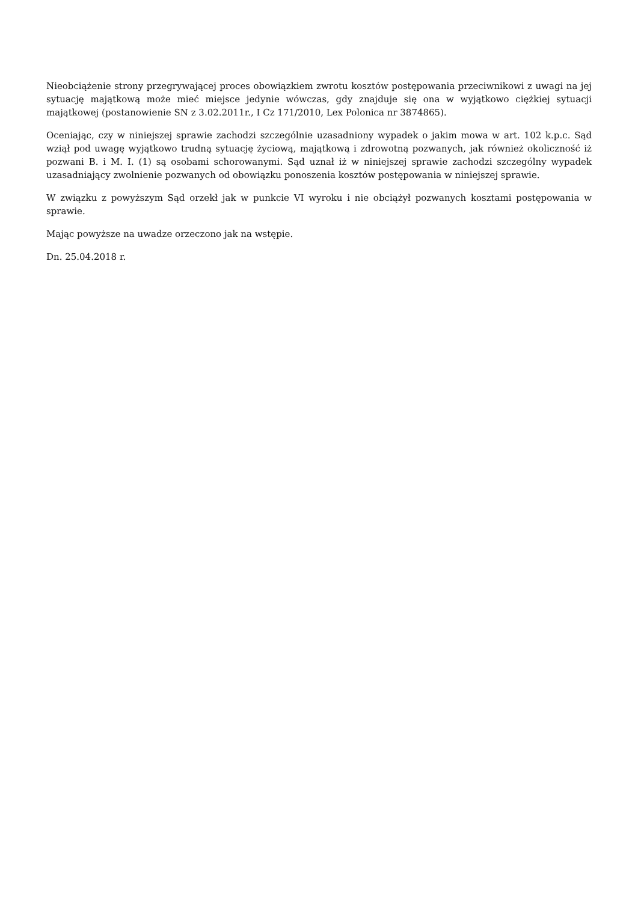Nieobciążenie strony przegrywającej proces obowiązkiem zwrotu kosztów postępowania przeciwnikowi z uwagi na jej sytuację majątkową może mieć miejsce jedynie wówczas, gdy znajduje się ona w wyjątkowo ciężkiej sytuacji majątkowej (postanowienie SN z 3.02.2011r., I Cz 171/2010, Lex Polonica nr 3874865).
Oceniając, czy w niniejszej sprawie zachodzi szczególnie uzasadniony wypadek o jakim mowa w art. 102 k.p.c. Sąd wziął pod uwagę wyjątkowo trudną sytuację życiową, majątkową i zdrowotną pozwanych, jak również okoliczność iż pozwani B. i M. I. (1) są osobami schorowanymi. Sąd uznał iż w niniejszej sprawie zachodzi szczególny wypadek uzasadniający zwolnienie pozwanych od obowiązku ponoszenia kosztów postępowania w niniejszej sprawie.
W związku z powyższym Sąd orzekł jak w punkcie VI wyroku i nie obciążył pozwanych kosztami postępowania w sprawie.
Mając powyższe na uwadze orzeczono jak na wstępie.
Dn. 25.04.2018 r.